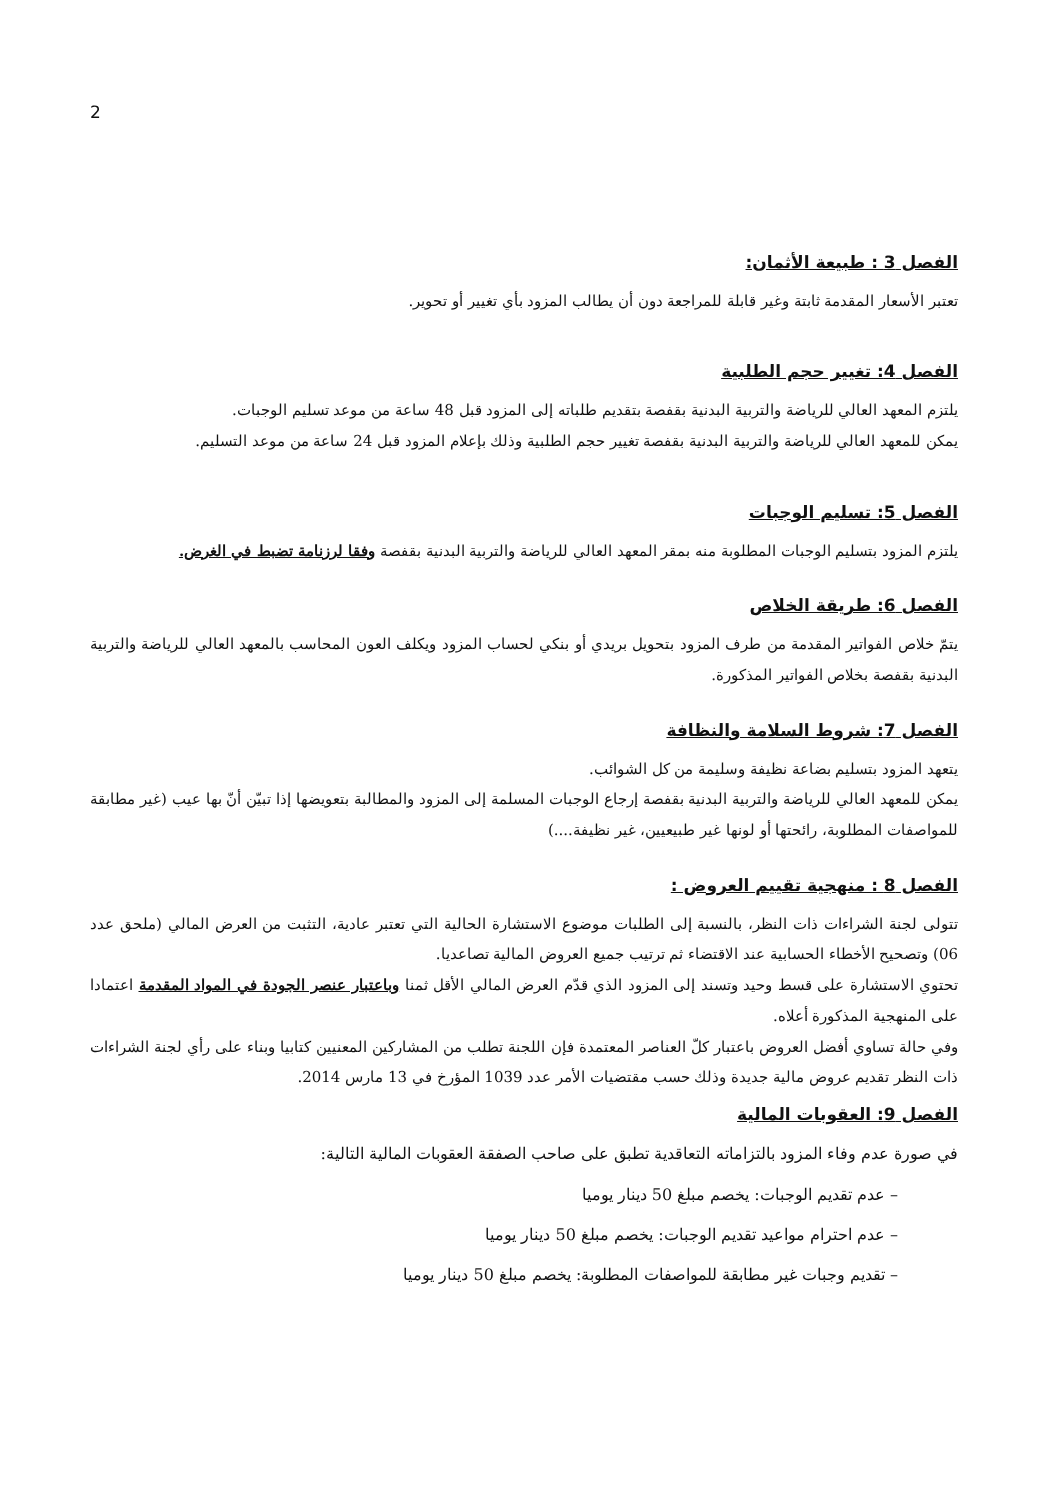2
الفصل 3 : طبيعة الأثمان:
تعتبر الأسعار المقدمة ثابتة وغير قابلة للمراجعة دون أن يطالب المزود بأي تغيير أو تحوير.
الفصل 4: تغيير حجم الطلبية
يلتزم المعهد العالي للرياضة والتربية البدنية بقفصة بتقديم طلباته إلى المزود قبل 48 ساعة من موعد تسليم الوجبات.
يمكن للمعهد العالي للرياضة والتربية البدنية بقفصة تغيير حجم الطلبية وذلك بإعلام المزود قبل 24 ساعة من موعد التسليم.
الفصل 5: تسليم الوجبات
يلتزم المزود بتسليم الوجبات المطلوبة منه بمقر المعهد العالي للرياضة والتربية البدنية بقفصة وفقا لرزنامة تضبط في الغرض.
الفصل 6: طريقة الخلاص
يتمّ خلاص الفواتير المقدمة من طرف المزود بتحويل بريدي أو بنكي لحساب المزود ويكلف العون المحاسب بالمعهد العالي للرياضة والتربية البدنية بقفصة بخلاص الفواتير المذكورة.
الفصل 7: شروط السلامة والنظافة
يتعهد المزود بتسليم بضاعة نظيفة وسليمة من كل الشوائب.
يمكن للمعهد العالي للرياضة والتربية البدنية بقفصة إرجاع الوجبات المسلمة إلى المزود والمطالبة بتعويضها إذا تبيّن أنّ بها عيب (غير مطابقة للمواصفات المطلوبة، رائحتها أو لونها غير طبيعيين، غير نظيفة....)
الفصل 8 : منهجية تقييم العروض :
تتولى لجنة الشراءات ذات النظر، بالنسبة إلى الطلبات موضوع الاستشارة الحالية التي تعتبر عادية، التثبت من العرض المالي (ملحق عدد 06) وتصحيح الأخطاء الحسابية عند الاقتضاء ثم ترتيب جميع العروض المالية تصاعديا.
تحتوي الاستشارة على قسط وحيد وتسند إلى المزود الذي قدّم العرض المالي الأقل ثمنا وباعتبار عنصر الجودة في المواد المقدمة اعتمادا على المنهجية المذكورة أعلاه.
وفي حالة تساوي أفضل العروض باعتبار كلّ العناصر المعتمدة فإن اللجنة تطلب من المشاركين المعنيين كتابيا وبناء على رأي لجنة الشراءات ذات النظر تقديم عروض مالية جديدة وذلك حسب مقتضيات الأمر عدد 1039 المؤرخ في 13 مارس 2014.
الفصل 9: العقوبات المالية
في صورة عدم وفاء المزود بالتزاماته التعاقدية تطبق على صاحب الصفقة العقوبات المالية التالية:
– عدم تقديم الوجبات: يخصم مبلغ 50 دينار يوميا
– عدم احترام مواعيد تقديم الوجبات: يخصم مبلغ 50 دينار يوميا
– تقديم وجبات غير مطابقة للمواصفات المطلوبة: يخصم مبلغ 50 دينار يوميا